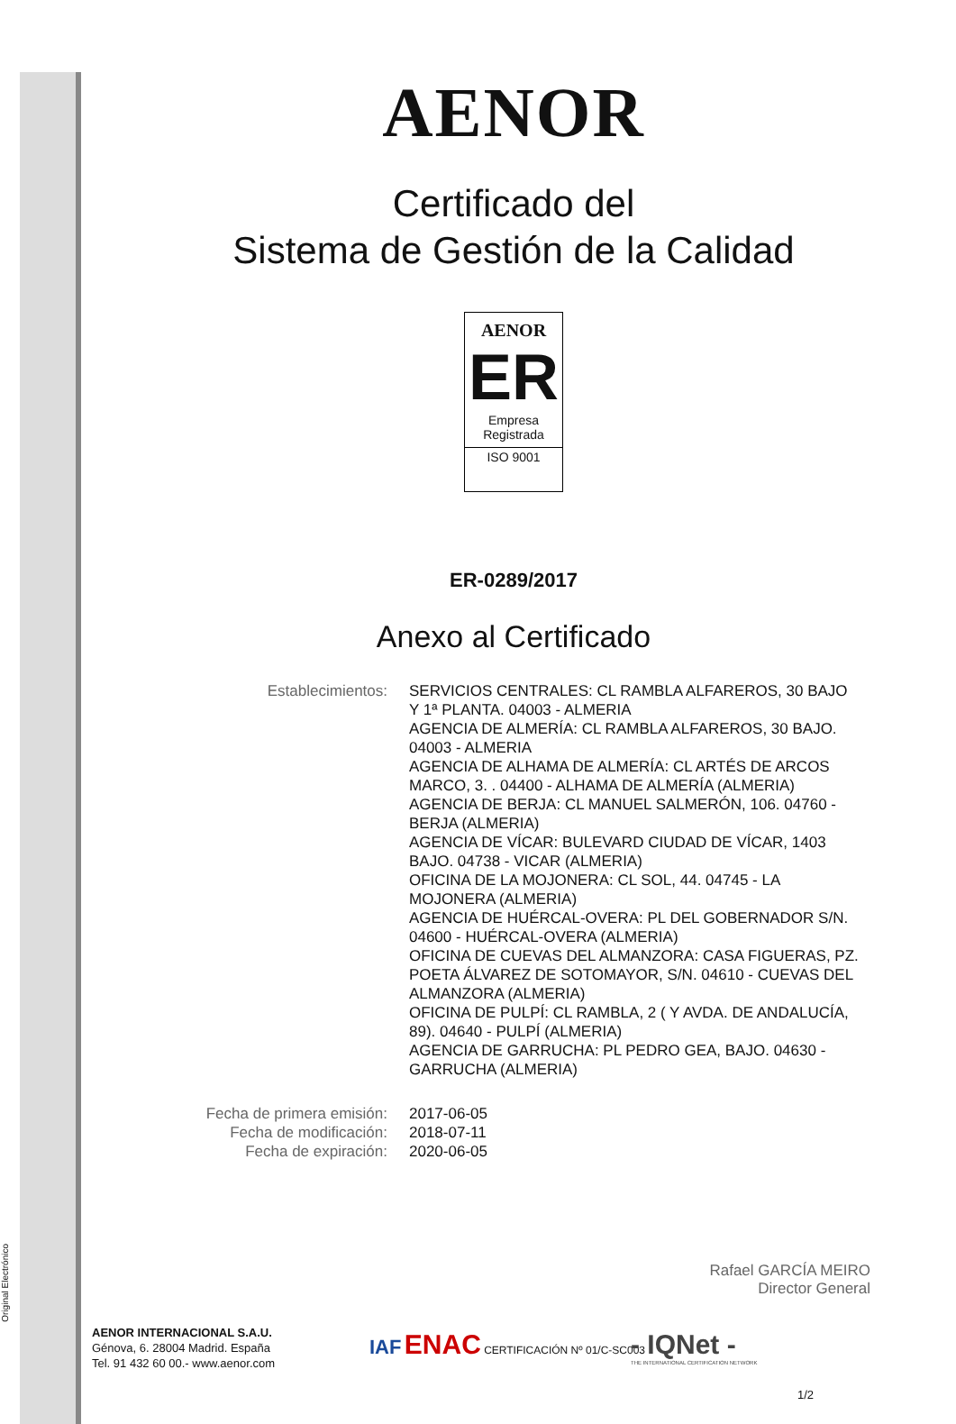Original Electrónico
AENOR
Certificado del
Sistema de Gestión de la Calidad
AENOR
ER
Empresa
Registrada
ISO 9001
ER-0289/2017
Anexo al Certificado
Establecimientos: SERVICIOS CENTRALES: CL RAMBLA ALFAREROS, 30 BAJO Y 1ª PLANTA. 04003 - ALMERIA
AGENCIA DE ALMERÍA: CL RAMBLA ALFAREROS, 30 BAJO. 04003 - ALMERIA
AGENCIA DE ALHAMA DE ALMERÍA: CL ARTÉS DE ARCOS MARCO, 3. . 04400 - ALHAMA DE ALMERÍA (ALMERIA)
AGENCIA DE BERJA: CL MANUEL SALMERÓN, 106. 04760 - BERJA (ALMERIA)
AGENCIA DE VÍCAR: BULEVARD CIUDAD DE VÍCAR, 1403 BAJO. 04738 - VICAR (ALMERIA)
OFICINA DE LA MOJONERA: CL SOL, 44. 04745 - LA MOJONERA (ALMERIA)
AGENCIA DE HUÉRCAL-OVERA: PL DEL GOBERNADOR S/N. 04600 - HUÉRCAL-OVERA (ALMERIA)
OFICINA DE CUEVAS DEL ALMANZORA: CASA FIGUERAS, PZ. POETA ÁLVAREZ DE SOTOMAYOR, S/N. 04610 - CUEVAS DEL ALMANZORA (ALMERIA)
OFICINA DE PULPÍ: CL RAMBLA, 2 ( Y AVDA. DE ANDALUCÍA, 89). 04640 - PULPÍ (ALMERIA)
AGENCIA DE GARRUCHA: PL PEDRO GEA, BAJO. 04630 - GARRUCHA (ALMERIA)
Fecha de primera emisión:
Fecha de modificación:
Fecha de expiración:
2017-06-05
2018-07-11
2020-06-05
Rafael GARCÍA MEIRO
Director General
AENOR INTERNACIONAL S.A.U.
Génova, 6. 28004 Madrid. España
Tel. 91 432 60 00.- www.aenor.com
IAF ENAC CERTIFICACIÓN Nº 01/C-SC003
- IQNet -
THE INTERNATIONAL CERTIFICATION NETWORK
1/2